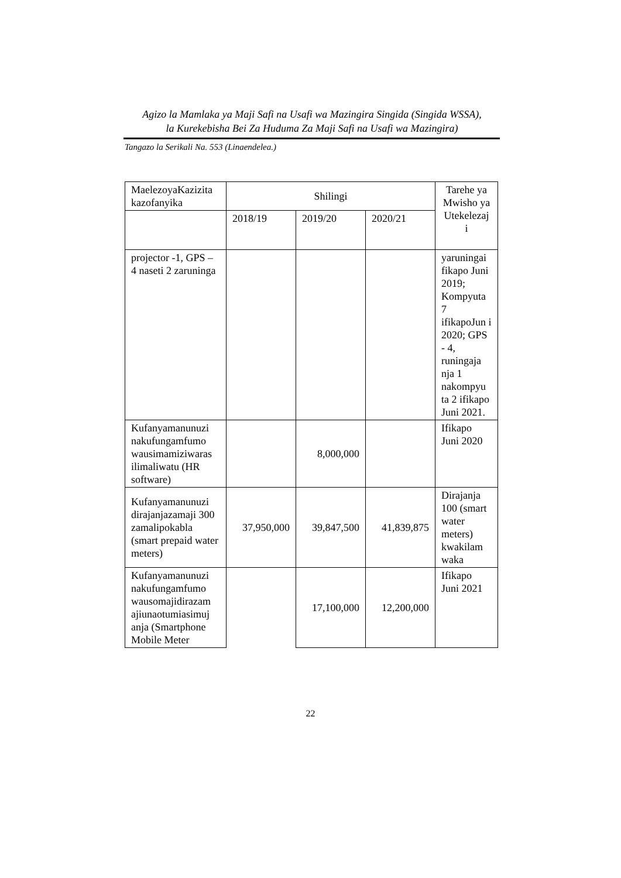Agizo la Mamlaka ya Maji Safi na Usafi wa Mazingira Singida (Singida WSSA),
la Kurekebisha Bei Za Huduma Za Maji Safi na Usafi wa Mazingira)
Tangazo la Serikali Na. 553 (Linaendelea.)
| MaelezoyaKazizita kazofanyika | Shilingi | | | Tarehe ya Mwisho ya Utekelezaj i |
| --- | --- | --- | --- | --- |
| | 2018/19 | 2019/20 | 2020/21 | |
| projector -1, GPS – 4 naseti 2 zaruninga | | | | yaruningai fikapo Juni 2019; Kompyuta 7 ifikapoJun i 2020; GPS - 4, runingaja nja 1 nakompyu ta 2 ifikapo Juni 2021. |
| Kufanyamanunuzi nakufungamfumo wausimamiziwaras ilimaliwatu (HR software) | | 8,000,000 | | Ifikapo Juni 2020 |
| Kufanyamanunuzi dirajanjazamaji 300 zamalipokabla (smart prepaid water meters) | 37,950,000 | 39,847,500 | 41,839,875 | Dirajanja 100 (smart water meters) kwakilam waka |
| Kufanyamanunuzi nakufungamfumo wausomajidirazam ajiunaotumiasimuj anja (Smartphone Mobile Meter | | 17,100,000 | 12,200,000 | Ifikapo Juni 2021 |
22